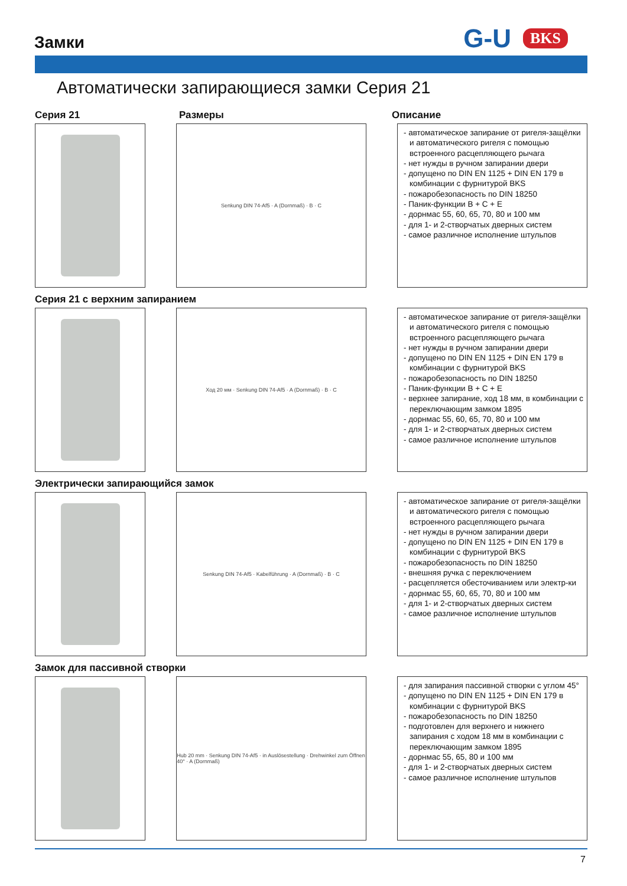Замки
G-U BKS
Автоматически запирающиеся замки Серия 21
Серия 21 Размеры Описание
Senkung DIN 74-Af5 · A (Dornmaß) · B · C
- автоматическое запирание от ригеля-защёлки и автоматического ригеля с помощью встроенного расцепляющего рычага
- нет нужды в ручном запирании двери
- допущено по DIN EN 1125 + DIN EN 179 в комбинации с фурнитурой BKS
- пожаробезопасность по DIN 18250
- Паник-функции B + C + E
- дорнмас 55, 60, 65, 70, 80 и 100 мм
- для 1- и 2-створчатых дверных систем
- самое различное исполнение штульпов
Серия 21 с верхним запиранием
Ход 20 мм · Senkung DIN 74-Af5 · A (Dornmaß) · B · C
- автоматическое запирание от ригеля-защёлки и автоматического ригеля с помощью встроенного расцепляющего рычага
- нет нужды в ручном запирании двери
- допущено по DIN EN 1125 + DIN EN 179 в комбинации с фурнитурой BKS
- пожаробезопасность по DIN 18250
- Паник-функции B + C + E
- верхнее запирание, ход 18 мм, в комбинации с переключающим замком 1895
- дорнмас 55, 60, 65, 70, 80 и 100 мм
- для 1- и 2-створчатых дверных систем
- самое различное исполнение штульпов
Электрически запирающийся замок
Senkung DIN 74-Af5 · Kabelführung · A (Dornmaß) · B · C
- автоматическое запирание от ригеля-защёлки и автоматического ригеля с помощью встроенного расцепляющего рычага
- нет нужды в ручном запирании двери
- допущено по DIN EN 1125 + DIN EN 179 в комбинации с фурнитурой BKS
- пожаробезопасность по DIN 18250
- внешняя ручка с переключением
- расцепляется обесточиванием или электр-ки
- дорнмас 55, 60, 65, 70, 80 и 100 мм
- для 1- и 2-створчатых дверных систем
- самое различное исполнение штульпов
Замок для пассивной створки
Hub 20 mm · Senkung DIN 74-Af5 · in Auslösestellung · Drehwinkel zum Öffnen 40° · A (Dornmaß)
- для запирания пассивной створки с углом 45°
- допущено по DIN EN 1125 + DIN EN 179 в комбинации с фурнитурой BKS
- пожаробезопасность по DIN 18250
- подготовлен для верхнего и нижнего запирания с ходом 18 мм в комбинации с переключающим замком 1895
- дорнмас 55, 65, 80 и 100 мм
- для 1- и 2-створчатых дверных систем
- самое различное исполнение штульпов
7